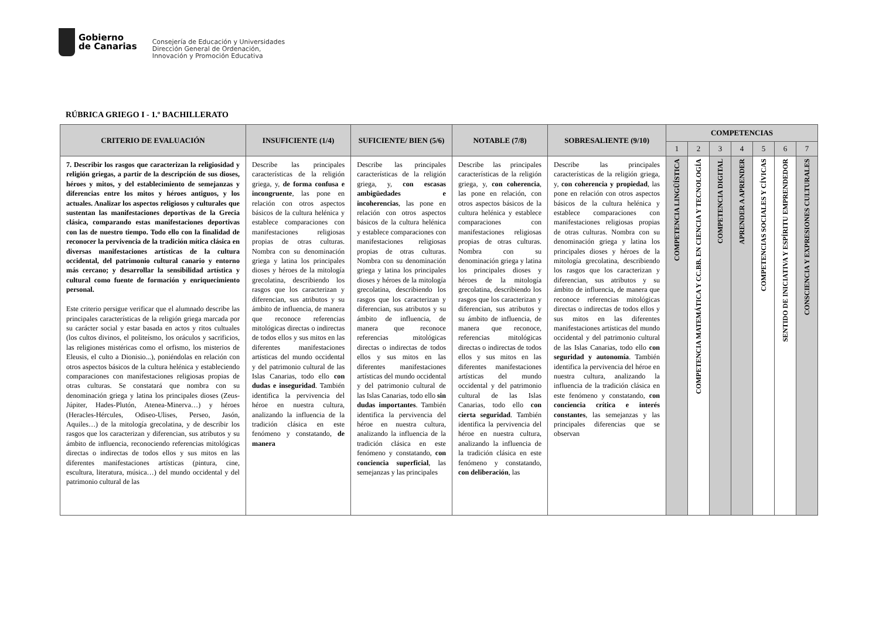Gobierno
de Canarias
Consejería de Educación y Universidades
Dirección General de Ordenación,
Innovación y Promoción Educativa
RÚBRICA GRIEGO I - 1.º BACHILLERATO
| CRITERIO DE EVALUACIÓN | INSUFICIENTE (1/4) | SUFICIENTE/ BIEN (5/6) | NOTABLE (7/8) | SOBRESALIENTE (9/10) | COMPETENCIAS | | | | | | |
| --- | --- | --- | --- | --- | --- | --- | --- | --- | --- | --- | --- |
| | | | | | 1 | 2 | 3 | 4 | 5 | 6 | 7 |
| 7. Describir los rasgos que caracterizan la religiosidad y religión griegas, a partir de la descripción de sus dioses, héroes y mitos, y del establecimiento de semejanzas y diferencias entre los mitos y héroes antiguos, y los actuales. Analizar los aspectos religiosos y culturales que sustentan las manifestaciones deportivas de la Grecia clásica, comparando estas manifestaciones deportivas con las de nuestro tiempo. Todo ello con la finalidad de reconocer la pervivencia de la tradición mítica clásica en diversas manifestaciones artísticas de la cultura occidental, del patrimonio cultural canario y entorno más cercano; y desarrollar la sensibilidad artística y cultural como fuente de formación y enriquecimiento personal. Este criterio persigue verificar que el alumnado describe las principales características de la religión griega marcada por su carácter social y estar basada en actos y ritos cultuales (los cultos divinos, el politeísmo, los oráculos y sacrificios, las religiones mistéricas como el orfismo, los misterios de Eleusis, el culto a Dionisio...), poniéndolas en relación con otros aspectos básicos de la cultura helénica y estableciendo comparaciones con manifestaciones religiosas propias de otras culturas. Se constatará que nombra con su denominación griega y latina los principales dioses (Zeus-Júpiter, Hades-Plutón, Atenea-Minerva…) y héroes (Heracles-Hércules, Odiseo-Ulises, Perseo, Jasón, Aquiles…) de la mitología grecolatina, y de describir los rasgos que los caracterizan y diferencian, sus atributos y su ámbito de influencia, reconociendo referencias mitológicas directas o indirectas de todos ellos y sus mitos en las diferentes manifestaciones artísticas (pintura, cine, escultura, literatura, música…) del mundo occidental y del patrimonio cultural de las | Describe las principales características de la religión griega, y, de forma confusa e incongruente , las pone en relación con otros aspectos básicos de la cultura helénica y establece comparaciones con manifestaciones religiosas propias de otras culturas. Nombra con su denominación griega y latina los principales dioses y héroes de la mitología grecolatina, describiendo los rasgos que los caracterizan y diferencian, sus atributos y su ámbito de influencia, de manera que reconoce referencias mitológicas directas o indirectas de todos ellos y sus mitos en las diferentes manifestaciones artísticas del mundo occidental y del patrimonio cultural de las Islas Canarias, todo ello con dudas e inseguridad . También identifica la pervivencia del héroe en nuestra cultura, analizando la influencia de la tradición clásica en este fenómeno y constatando, de manera | Describe las principales características de la religión griega, y, con escasas ambigüedades e incoherencias , las pone en relación con otros aspectos básicos de la cultura helénica y establece comparaciones con manifestaciones religiosas propias de otras culturas. Nombra con su denominación griega y latina los principales dioses y héroes de la mitología grecolatina, describiendo los rasgos que los caracterizan y diferencian, sus atributos y su ámbito de influencia, de manera que reconoce referencias mitológicas directas o indirectas de todos ellos y sus mitos en las diferentes manifestaciones artísticas del mundo occidental y del patrimonio cultural de las Islas Canarias, todo ello sin dudas importantes . También identifica la pervivencia del héroe en nuestra cultura, analizando la influencia de la tradición clásica en este fenómeno y constatando, con conciencia superficial , las semejanzas y las principales | Describe las principales características de la religión griega, y, con coherencia , las pone en relación, con otros aspectos básicos de la cultura helénica y establece comparaciones con manifestaciones religiosas propias de otras culturas. Nombra con su denominación griega y latina los principales dioses y héroes de la mitología grecolatina, describiendo los rasgos que los caracterizan y diferencian, sus atributos y su ámbito de influencia, de manera que reconoce, referencias mitológicas directas o indirectas de todos ellos y sus mitos en las diferentes manifestaciones artísticas del mundo occidental y del patrimonio cultural de las Islas Canarias, todo ello con cierta seguridad . También identifica la pervivencia del héroe en nuestra cultura, analizando la influencia de la tradición clásica en este fenómeno y constatando, con deliberación , las | Describe las principales características de la religión griega, y, con coherencia y propiedad , las pone en relación con otros aspectos básicos de la cultura helénica y establece comparaciones con manifestaciones religiosas propias de otras culturas. Nombra con su denominación griega y latina los principales dioses y héroes de la mitología grecolatina, describiendo los rasgos que los caracterizan y diferencian, sus atributos y su ámbito de influencia, de manera que reconoce referencias mitológicas directas o indirectas de todos ellos y sus mitos en las diferentes manifestaciones artísticas del mundo occidental y del patrimonio cultural de las Islas Canarias, todo ello con seguridad y autonomía . También identifica la pervivencia del héroe en nuestra cultura, analizando la influencia de la tradición clásica en este fenómeno y constatando, con conciencia crítica e interés constantes , las semejanzas y las principales diferencias que se observan | COMPETENCIA LINGÜÍSTICA | COMPETENCIA MATEMÁTICA Y CC.BB. EN CIENCIA Y TECNOLOGÍA | COMPETENCIA DIGITAL | APRENDER A APRENDER | COMPETENCIAS SOCIALES Y CÍVICAS | SENTIDO DE INICIATIVA Y ESPÍRITU EMPRENDEDOR | CONSCIENCIA Y EXPRESIONES CULTURALES |